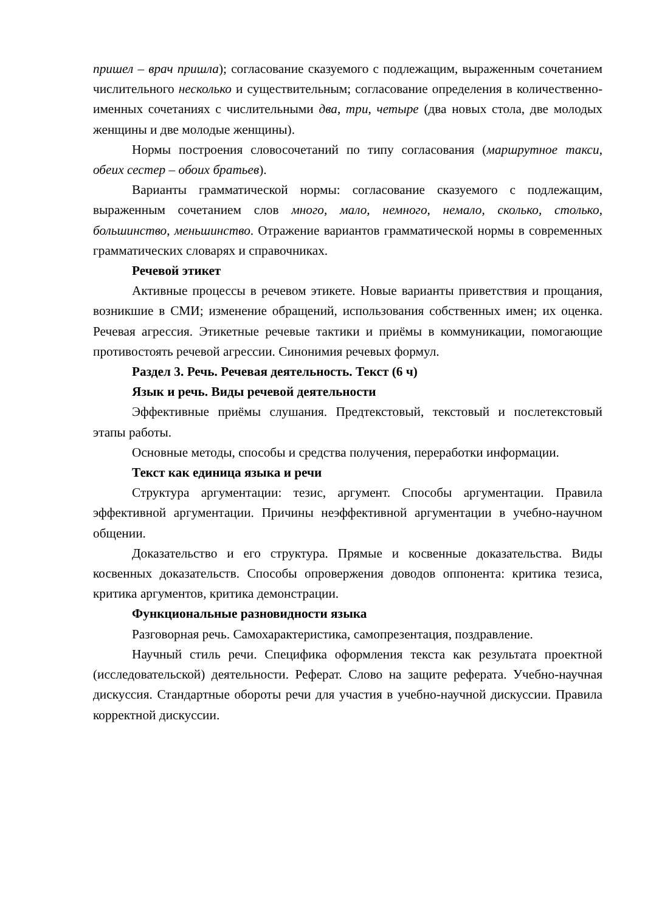пришел – врач пришла); согласование сказуемого с подлежащим, выраженным сочетанием числительного несколько и существительным; согласование определения в количественно-именных сочетаниях с числительными два, три, четыре (два новых стола, две молодых женщины и две молодые женщины).
Нормы построения словосочетаний по типу согласования (маршрутное такси, обеих сестер – обоих братьев).
Варианты грамматической нормы: согласование сказуемого с подлежащим, выраженным сочетанием слов много, мало, немного, немало, сколько, столько, большинство, меньшинство. Отражение вариантов грамматической нормы в современных грамматических словарях и справочниках.
Речевой этикет
Активные процессы в речевом этикете. Новые варианты приветствия и прощания, возникшие в СМИ; изменение обращений, использования собственных имен; их оценка. Речевая агрессия. Этикетные речевые тактики и приёмы в коммуникации, помогающие противостоять речевой агрессии. Синонимия речевых формул.
Раздел 3. Речь. Речевая деятельность. Текст (6 ч)
Язык и речь. Виды речевой деятельности
Эффективные приёмы слушания. Предтекстовый, текстовый и послетекстовый этапы работы.
Основные методы, способы и средства получения, переработки информации.
Текст как единица языка и речи
Структура аргументации: тезис, аргумент. Способы аргументации. Правила эффективной аргументации. Причины неэффективной аргументации в учебно-научном общении.
Доказательство и его структура. Прямые и косвенные доказательства. Виды косвенных доказательств. Способы опровержения доводов оппонента: критика тезиса, критика аргументов, критика демонстрации.
Функциональные разновидности языка
Разговорная речь. Самохарактеристика, самопрезентация, поздравление.
Научный стиль речи. Специфика оформления текста как результата проектной (исследовательской) деятельности. Реферат. Слово на защите реферата. Учебно-научная дискуссия. Стандартные обороты речи для участия в учебно-научной дискуссии. Правила корректной дискуссии.